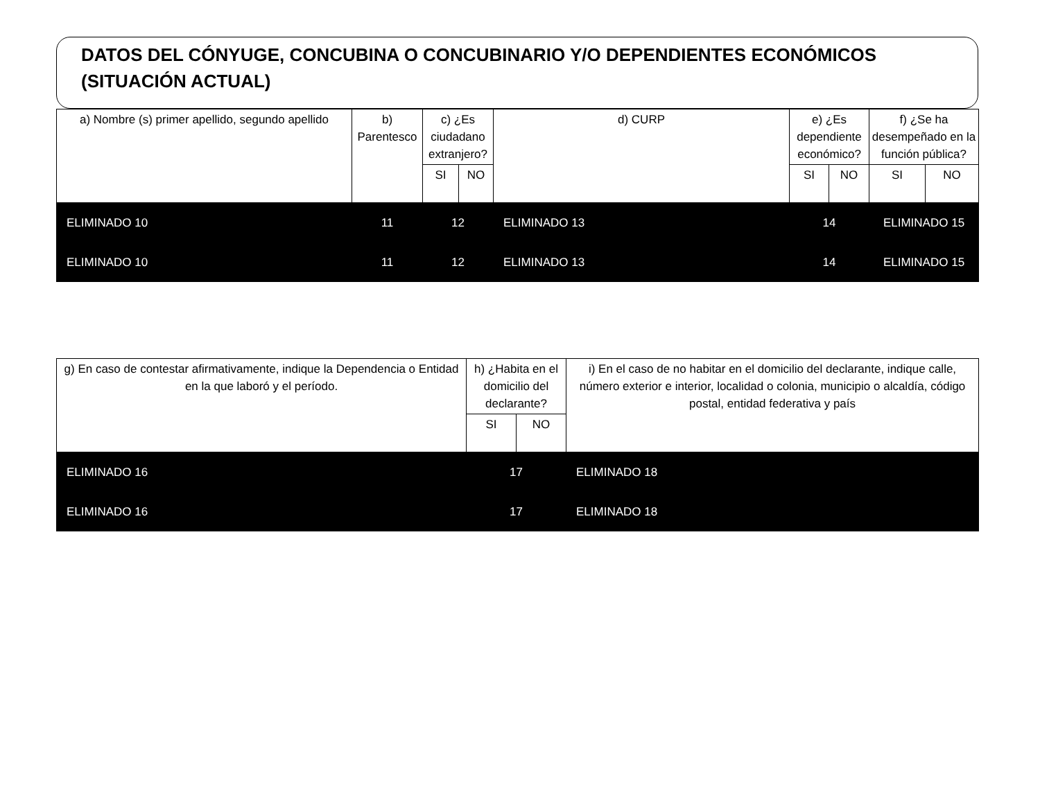DATOS DEL CÓNYUGE, CONCUBINA O CONCUBINARIO Y/O DEPENDIENTES ECONÓMICOS (SITUACIÓN ACTUAL)
| a) Nombre (s) primer apellido, segundo apellido | b) Parentesco | c) ¿Es ciudadano extranjero? | | d) CURP | e) ¿Es dependiente económico? | | f) ¿Se ha desempeñado en la función pública? | |
| --- | --- | --- | --- | --- | --- | --- | --- | --- |
| | | SI | NO | | SI | NO | SI | NO |
| ELIMINADO 10 | 11 | 12 | | ELIMINADO 13 | 14 | | ELIMINADO 15 | |
| ELIMINADO 10 | 11 | 12 | | ELIMINADO 13 | 14 | | ELIMINADO 15 | |
| g) En caso de contestar afirmativamente, indique la Dependencia o Entidad en la que laboró y el período. | h) ¿Habita en el domicilio del declarante? | | i) En el caso de no habitar en el domicilio del declarante, indique calle, número exterior e interior, localidad o colonia, municipio o alcaldía, código postal, entidad federativa y país |
| --- | --- | --- | --- |
| | SI | NO | |
| ELIMINADO 16 | 17 | | ELIMINADO 18 |
| ELIMINADO 16 | 17 | | ELIMINADO 18 |